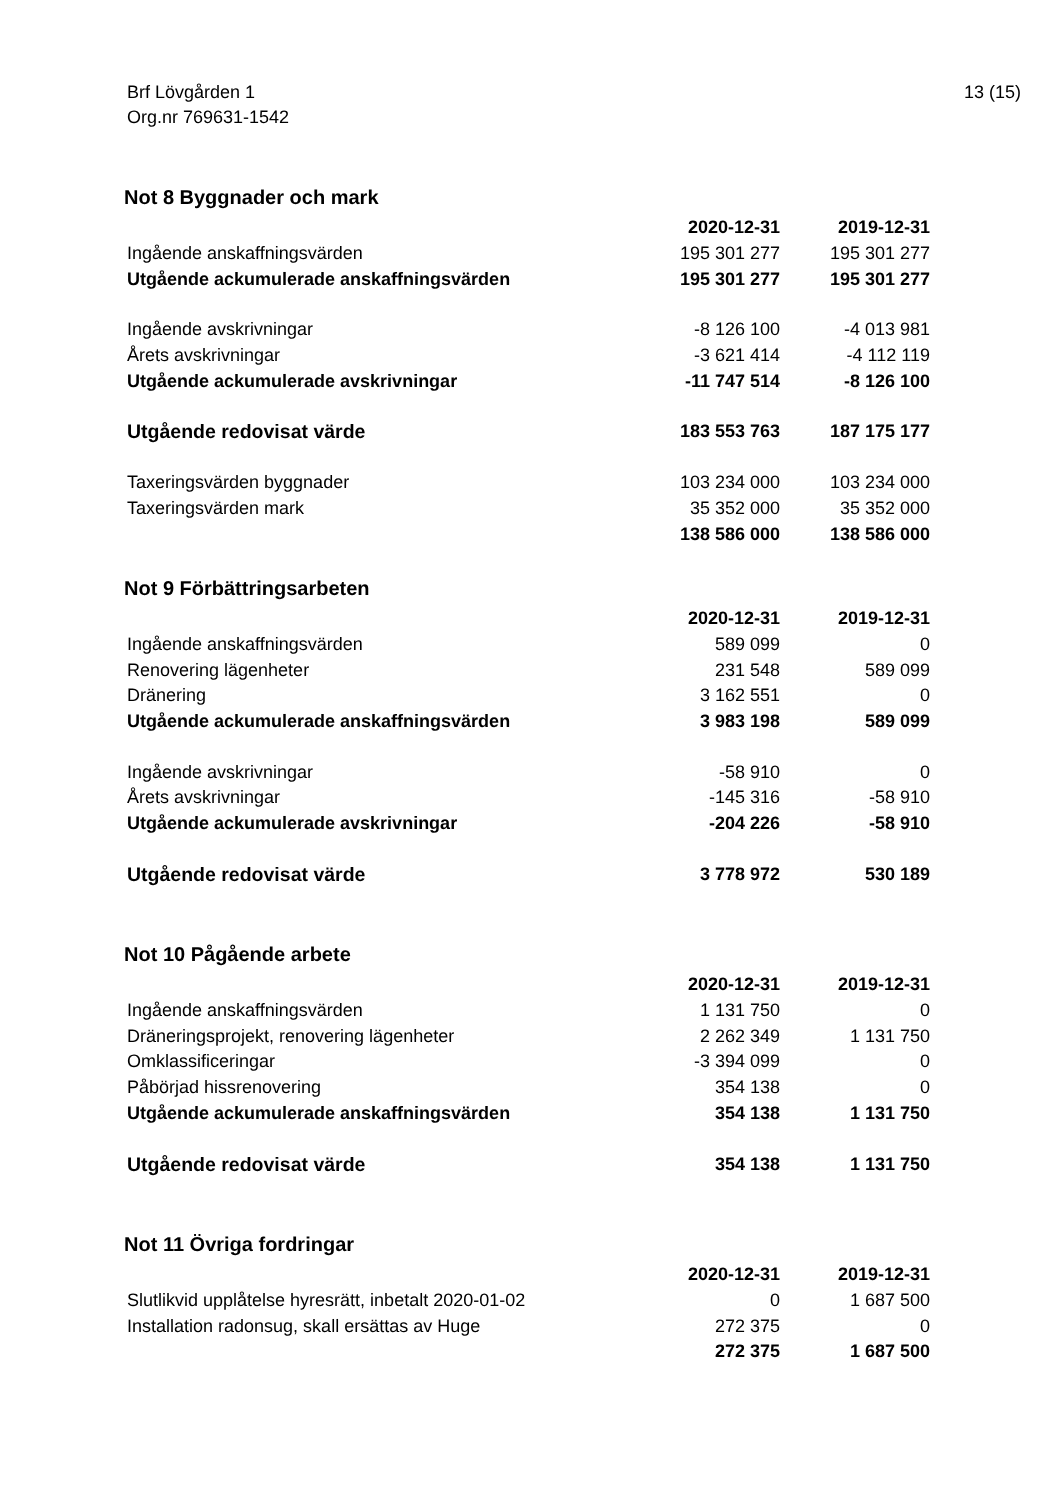Brf Lövgården 1
Org.nr 769631-1542
13 (15)
Not 8 Byggnader och mark
| | 2020-12-31 | 2019-12-31 |
| Ingående anskaffningsvärden | 195 301 277 | 195 301 277 |
| Utgående ackumulerade anskaffningsvärden | 195 301 277 | 195 301 277 |
| Ingående avskrivningar | -8 126 100 | -4 013 981 |
| Årets avskrivningar | -3 621 414 | -4 112 119 |
| Utgående ackumulerade avskrivningar | -11 747 514 | -8 126 100 |
| Utgående redovisat värde | 183 553 763 | 187 175 177 |
| Taxeringsvärden byggnader | 103 234 000 | 103 234 000 |
| Taxeringsvärden mark | 35 352 000 | 35 352 000 |
| | 138 586 000 | 138 586 000 |
Not 9 Förbättringsarbeten
| | 2020-12-31 | 2019-12-31 |
| Ingående anskaffningsvärden | 589 099 | 0 |
| Renovering lägenheter | 231 548 | 589 099 |
| Dränering | 3 162 551 | 0 |
| Utgående ackumulerade anskaffningsvärden | 3 983 198 | 589 099 |
| Ingående avskrivningar | -58 910 | 0 |
| Årets avskrivningar | -145 316 | -58 910 |
| Utgående ackumulerade avskrivningar | -204 226 | -58 910 |
| Utgående redovisat värde | 3 778 972 | 530 189 |
Not 10 Pågående arbete
| | 2020-12-31 | 2019-12-31 |
| Ingående anskaffningsvärden | 1 131 750 | 0 |
| Dräneringsprojekt, renovering lägenheter | 2 262 349 | 1 131 750 |
| Omklassificeringar | -3 394 099 | 0 |
| Påbörjad hissrenovering | 354 138 | 0 |
| Utgående ackumulerade anskaffningsvärden | 354 138 | 1 131 750 |
| Utgående redovisat värde | 354 138 | 1 131 750 |
Not 11 Övriga fordringar
| | 2020-12-31 | 2019-12-31 |
| Slutlikvid upplåtelse hyresrätt, inbetalt 2020-01-02 | 0 | 1 687 500 |
| Installation radonsug, skall ersättas av Huge | 272 375 | 0 |
| | 272 375 | 1 687 500 |